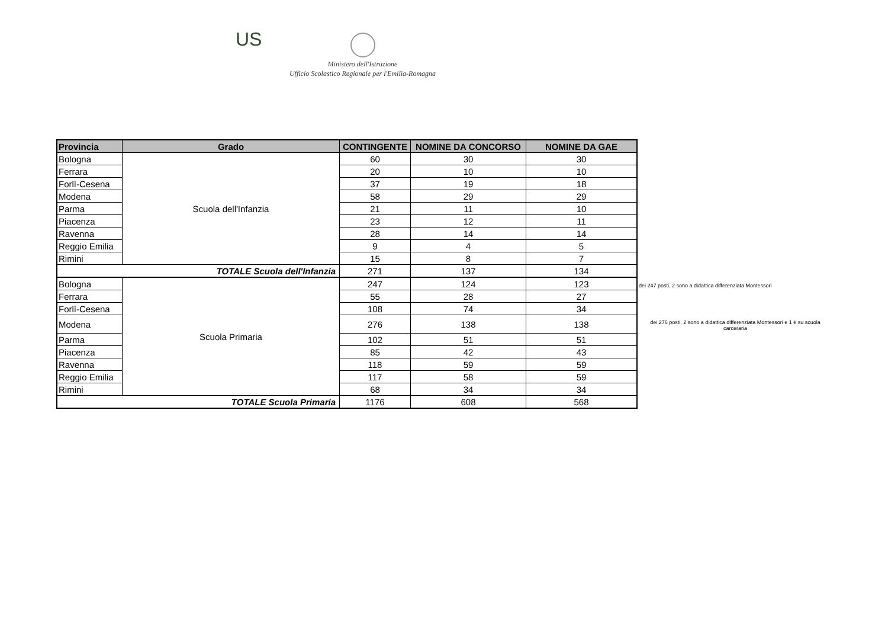US
Ministero dell'Istruzione
Ufficio Scolastico Regionale per l'Emilia-Romagna
| Provincia | Grado | CONTINGENTE | NOMINE DA CONCORSO | NOMINE DA GAE |
| --- | --- | --- | --- | --- |
| Bologna | Scuola dell'Infanzia | 60 | 30 | 30 |
| Ferrara | | 20 | 10 | 10 |
| Forlì-Cesena | | 37 | 19 | 18 |
| Modena | | 58 | 29 | 29 |
| Parma | | 21 | 11 | 10 |
| Piacenza | | 23 | 12 | 11 |
| Ravenna | | 28 | 14 | 14 |
| Reggio Emilia | | 9 | 4 | 5 |
| Rimini | | 15 | 8 | 7 |
| TOTALE Scuola dell'Infanzia | | 271 | 137 | 134 |
| Bologna | Scuola Primaria | 247 | 124 | 123 |
| Ferrara | | 55 | 28 | 27 |
| Forlì-Cesena | | 108 | 74 | 34 |
| Modena | | 276 | 138 | 138 |
| Parma | | 102 | 51 | 51 |
| Piacenza | | 85 | 42 | 43 |
| Ravenna | | 118 | 59 | 59 |
| Reggio Emilia | | 117 | 58 | 59 |
| Rimini | | 68 | 34 | 34 |
| TOTALE Scuola Primaria | | 1176 | 608 | 568 |
dei 247 posti, 2 sono a didattica differenziata Montessori
dei 276 posti, 2 sono a didattica differenziata Montessori e 1 è su scuola carceraria